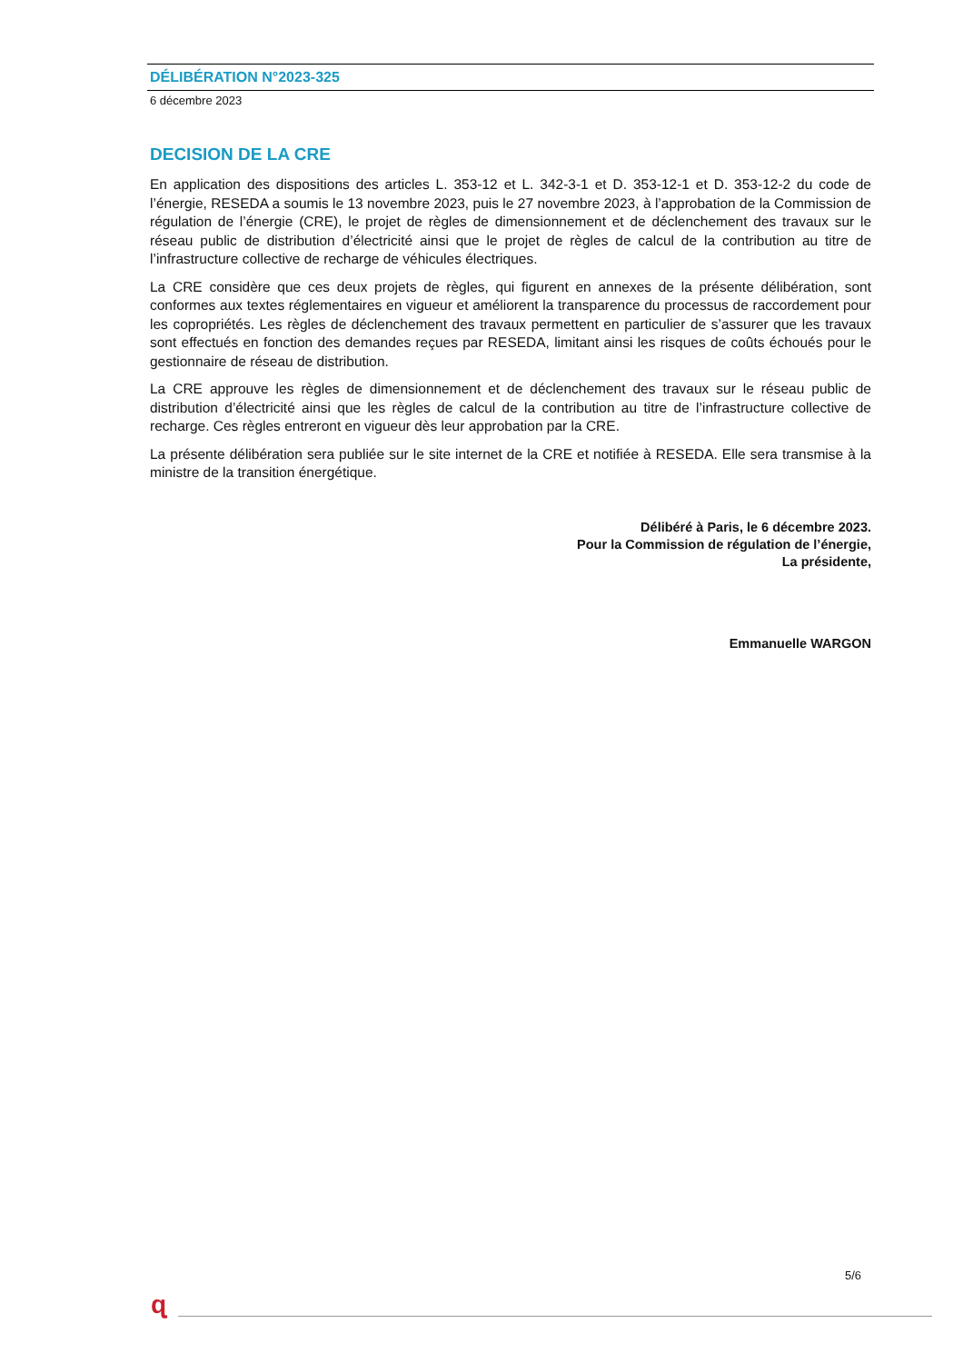DÉLIBÉRATION N°2023-325
6 décembre 2023
DECISION DE LA CRE
En application des dispositions des articles L. 353-12 et L. 342-3-1 et D. 353-12-1 et D. 353-12-2 du code de l’énergie, RESEDA a soumis le 13 novembre 2023, puis le 27 novembre 2023, à l’approbation de la Commission de régulation de l’énergie (CRE), le projet de règles de dimensionnement et de déclenchement des travaux sur le réseau public de distribution d’électricité ainsi que le projet de règles de calcul de la contribution au titre de l’infrastructure collective de recharge de véhicules électriques.
La CRE considère que ces deux projets de règles, qui figurent en annexes de la présente délibération, sont conformes aux textes réglementaires en vigueur et améliorent la transparence du processus de raccordement pour les copropriétés. Les règles de déclenchement des travaux permettent en particulier de s’assurer que les travaux sont effectués en fonction des demandes reçues par RESEDA, limitant ainsi les risques de coûts échoués pour le gestionnaire de réseau de distribution.
La CRE approuve les règles de dimensionnement et de déclenchement des travaux sur le réseau public de distribution d’électricité ainsi que les règles de calcul de la contribution au titre de l’infrastructure collective de recharge. Ces règles entreront en vigueur dès leur approbation par la CRE.
La présente délibération sera publiée sur le site internet de la CRE et notifiée à RESEDA. Elle sera transmise à la ministre de la transition énergétique.
Délibéré à Paris, le 6 décembre 2023.
Pour la Commission de régulation de l’énergie,
La présidente,
Emmanuelle WARGON
5/6
ɋ